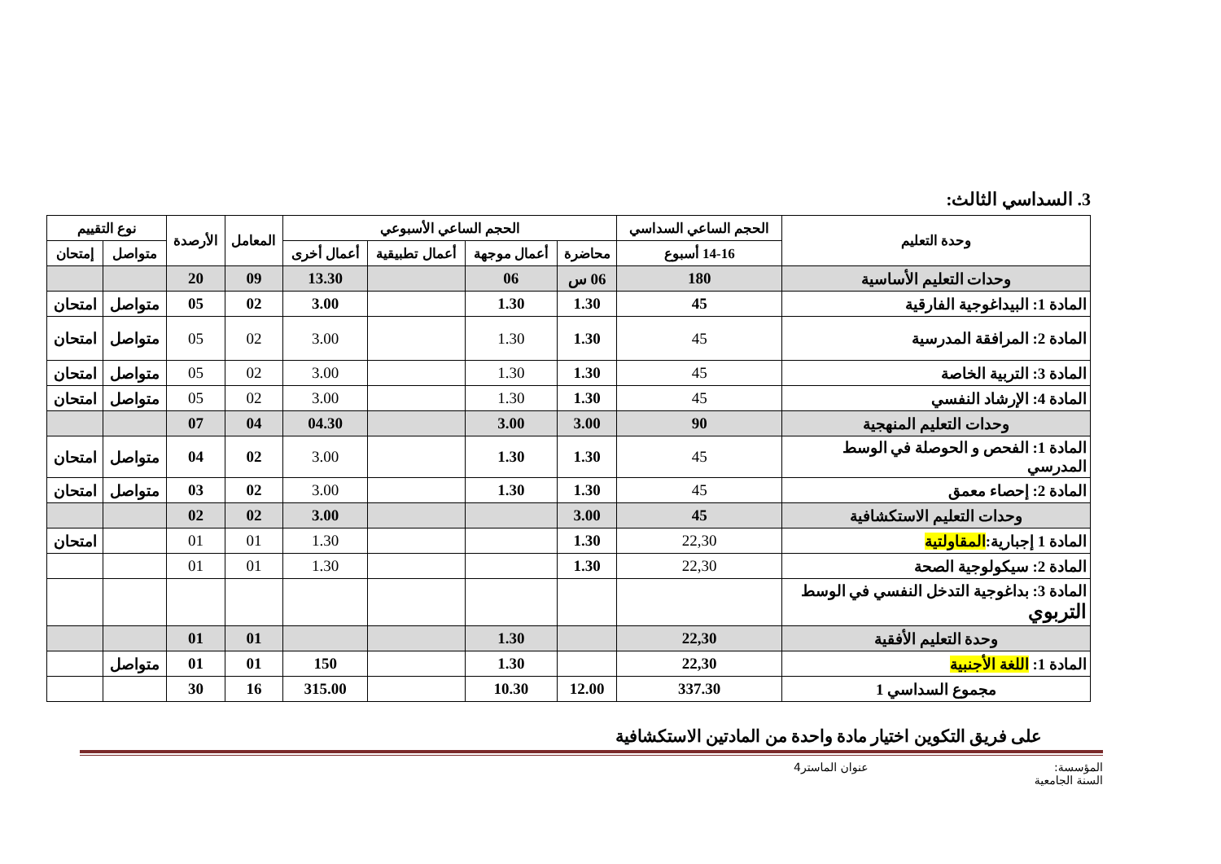3. السداسي الثالث:
| وحدة التعليم | الحجم الساعي السداسي | الحجم الساعي الأسبوعي | | | | المعامل | الأرصدة | نوع التقييم | |
| --- | --- | --- | --- | --- | --- | --- | --- | --- | --- |
| | 14-16 أسبوع | محاضرة | أعمال موجهة | أعمال تطبيقية | أعمال أخرى | | | متواصل | إمتحان |
| وحدات التعليم الأساسية | 180 | 06 س | 06 | | 13.30 | 09 | 20 | | |
| المادة 1: البيداغوجية الفارقية | 45 | 1.30 | 1.30 | | 3.00 | 02 | 05 | متواصل | امتحان |
| المادة 2: المرافقة المدرسية | 45 | 1.30 | 1.30 | | 3.00 | 02 | 05 | متواصل | امتحان |
| المادة 3: التربية الخاصة | 45 | 1.30 | 1.30 | | 3.00 | 02 | 05 | متواصل | امتحان |
| المادة 4: الإرشاد النفسي | 45 | 1.30 | 1.30 | | 3.00 | 02 | 05 | متواصل | امتحان |
| وحدات التعليم المنهجية | 90 | 3.00 | 3.00 | | 04.30 | 04 | 07 | | |
| المادة 1: الفحص و الحوصلة في الوسط المدرسي | 45 | 1.30 | 1.30 | | 3.00 | 02 | 04 | متواصل | امتحان |
| المادة 2: إحصاء معمق | 45 | 1.30 | 1.30 | | 3.00 | 02 | 03 | متواصل | امتحان |
| وحدات التعليم الاستكشافية | 45 | 3.00 | | | 3.00 | 02 | 02 | | |
| المادة 1 إجبارية: المقاولتية | 22,30 | 1.30 | | | 1.30 | 01 | 01 | | امتحان |
| المادة 2: سيكولوجية الصحة | 22,30 | 1.30 | | | 1.30 | 01 | 01 | | |
| المادة 3: بداغوجية التدخل النفسي في الوسط التربوي | | | | | | | | | |
| وحدة التعليم الأفقية | 22,30 | | 1.30 | | | 01 | 01 | | |
| المادة 1: اللغة الأجنبية | 22,30 | | 1.30 | | 150 | 01 | 01 | متواصل | |
| مجموع السداسي 1 | 337.30 | 12.00 | 10.30 | | 315.00 | 16 | 30 | | |
على فريق التكوين اختيار مادة واحدة من المادتين الاستكشافية
المؤسسة: عنوان الماستر4
السنة الجامعية